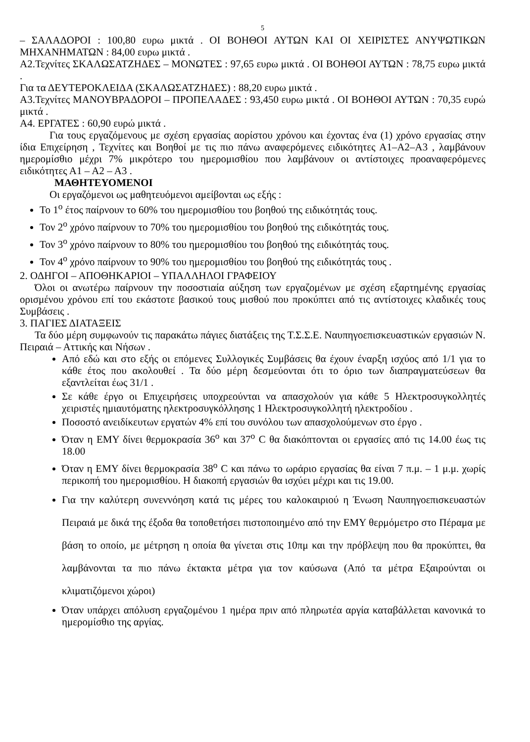5
– ΣΑΛΑΔΟΡΟΙ : 100,80 ευρω μικτά . ΟΙ ΒΟΗΘΟΙ ΑΥΤΩΝ ΚΑΙ ΟΙ ΧΕΙΡΙΣΤΕΣ ΑΝΥΨΩΤΙΚΩΝ ΜΗΧΑΝΗΜΑΤΩΝ : 84,00 ευρω μικτά .
Α2.Τεχνίτες ΣΚΑΛΩΣΑΤΖΗΔΕΣ – ΜΟΝΩΤΕΣ : 97,65 ευρω μικτά . ΟΙ ΒΟΗΘΟΙ ΑΥΤΩΝ : 78,75 ευρω μικτά .
Για τα ΔΕΥΤΕΡΟΚΛΕΙΔΑ (ΣΚΑΛΩΣΑΤΖΗΔΕΣ) : 88,20 ευρω μικτά .
Α3.Τεχνίτες ΜΑΝΟΥΒΡΑΔΟΡΟΙ – ΠΡΟΠΕΛΑΔΕΣ : 93,450 ευρω μικτά . ΟΙ ΒΟΗΘΟΙ ΑΥΤΩΝ : 70,35 ευρώ μικτά .
Α4. ΕΡΓΑΤΕΣ : 60,90 ευρώ μικτά .
Για τους εργαζόμενους με σχέση εργασίας αορίστου χρόνου και έχοντας ένα (1) χρόνο εργασίας στην ίδια Επιχείρηση , Τεχνίτες και Βοηθοί με τις πιο πάνω αναφερόμενες ειδικότητες Α1–Α2–Α3 , λαμβάνουν ημερομίσθιο μέχρι 7% μικρότερο του ημερομισθίου που λαμβάνουν οι αντίστοιχες προαναφερόμενες ειδικότητες Α1 – Α2 – Α3 .
ΜΑΘΗΤΕΥΟΜΕΝΟΙ
Οι εργαζόμενοι ως μαθητευόμενοι αμείβονται ως εξής :
Το 1<sup>ο</sup> έτος παίρνουν το 60% του ημερομισθίου του βοηθού της ειδικότητάς τους.
Τον 2<sup>ο</sup> χρόνο παίρνουν το 70% του ημερομισθίου του βοηθού της ειδικότητάς τους.
Τον 3<sup>ο</sup> χρόνο παίρνουν το 80% του ημερομισθίου του βοηθού της ειδικότητάς τους.
Τον 4<sup>ο</sup> χρόνο παίρνουν το 90% του ημερομισθίου του βοηθού της ειδικότητάς τους .
2. ΟΔΗΓΟΙ – ΑΠΟΘΗΚΑΡΙΟΙ – ΥΠΑΛΛΗΛΟΙ ΓΡΑΦΕΙΟΥ
Όλοι οι ανωτέρω παίρνουν την ποσοστιαία αύξηση των εργαζομένων με σχέση εξαρτημένης εργασίας ορισμένου χρόνου επί του εκάστοτε βασικού τους μισθού που προκύπτει από τις αντίστοιχες κλαδικές τους Συμβάσεις .
3. ΠΑΓΙΕΣ ΔΙΑΤΑΞΕΙΣ
Τα δύο μέρη συμφωνούν τις παρακάτω πάγιες διατάξεις της Τ.Σ.Σ.Ε. Ναυπηγοεπισκευαστικών εργασιών Ν. Πειραιά – Αττικής και Νήσων .
Από εδώ και στο εξής οι επόμενες Συλλογικές Συμβάσεις θα έχουν έναρξη ισχύος από 1/1 για το κάθε έτος που ακολουθεί . Τα δύο μέρη δεσμεύονται ότι το όριο των διαπραγματεύσεων θα εξαντλείται έως 31/1 .
Σε κάθε έργο οι Επιχειρήσεις υποχρεούνται να απασχολούν για κάθε 5 Ηλεκτροσυγκολλητές χειριστές ημιαυτόματης ηλεκτροσυγκόλλησης 1 Ηλεκτροσυγκολλητή ηλεκτροδίου .
Ποσοστό ανειδίκευτων εργατών 4% επί του συνόλου των απασχολούμενων στο έργο .
Όταν η ΕΜΥ δίνει θερμοκρασία 36<sup>ο</sup> και 37<sup>ο</sup> C θα διακόπτονται οι εργασίες από τις 14.00 έως τις 18.00
Όταν η ΕΜΥ δίνει θερμοκρασία 38<sup>ο</sup> C και πάνω το ωράριο εργασίας θα είναι 7 π.μ. – 1 μ.μ. χωρίς περικοπή του ημερομισθίου. Η διακοπή εργασιών θα ισχύει μέχρι και τις 19.00.
Για την καλύτερη συνεννόηση κατά τις μέρες του καλοκαιριού η Ένωση Ναυπηγοεπισκευαστών Πειραιά με δικά της έξοδα θα τοποθετήσει πιστοποιημένο από την ΕΜΥ θερμόμετρο στο Πέραμα με βάση το οποίο, με μέτρηση η οποία θα γίνεται στις 10πμ και την πρόβλεψη που θα προκύπτει, θα λαμβάνονται τα πιο πάνω έκτακτα μέτρα για τον καύσωνα (Από τα μέτρα Εξαιρούνται οι κλιματιζόμενοι χώροι)
Όταν υπάρχει απόλυση εργαζομένου 1 ημέρα πριν από πληρωτέα αργία καταβάλλεται κανονικά το ημερομίσθιο της αργίας.